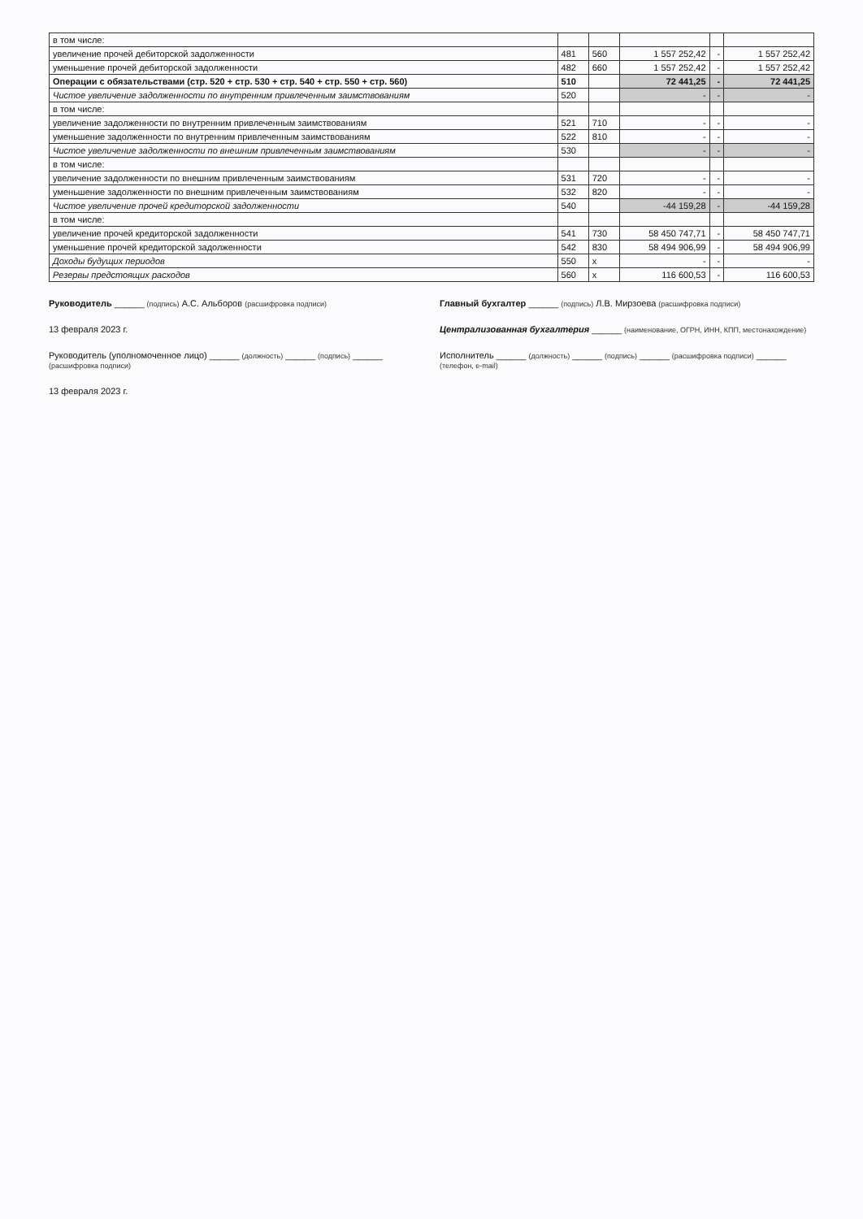| в том числе: | | | | | |
| увеличение прочей дебиторской задолженности | 481 | 560 | 1 557 252,42 | - | 1 557 252,42 |
| уменьшение прочей дебиторской задолженности | 482 | 660 | 1 557 252,42 | - | 1 557 252,42 |
| Операции с обязательствами (стр. 520 + стр. 530 + стр. 540 + стр. 550 + стр. 560) | 510 | | 72 441,25 | - | 72 441,25 |
| Чистое увеличение задолженности по внутренним привлеченным заимствованиям | 520 | | - | - | - |
| в том числе: | | | | | |
| увеличение задолженности по внутренним привлеченным заимствованиям | 521 | 710 | - | - | - |
| уменьшение задолженности по внутренним привлеченным заимствованиям | 522 | 810 | - | - | - |
| Чистое увеличение задолженности по внешним привлеченным заимствованиям | 530 | | - | - | - |
| в том числе: | | | | | |
| увеличение задолженности по внешним привлеченным заимствованиям | 531 | 720 | - | - | - |
| уменьшение задолженности по внешним привлеченным заимствованиям | 532 | 820 | - | - | - |
| Чистое увеличение прочей кредиторской задолженности | 540 | | -44 159,28 | - | -44 159,28 |
| в том числе: | | | | | |
| увеличение прочей кредиторской задолженности | 541 | 730 | 58 450 747,71 | - | 58 450 747,71 |
| уменьшение прочей кредиторской задолженности | 542 | 830 | 58 494 906,99 | - | 58 494 906,99 |
| Доходы будущих периодов | 550 | x | - | - | - |
| Резервы предстоящих расходов | 560 | x | 116 600,53 | - | 116 600,53 |
Руководитель ______ (подпись) А.С. Альборов (расшифровка подписи)
Главный бухгалтер ______ (подпись) Л.В. Мирзоева (расшифровка подписи)
13 февраля 2023 г.
Централизованная бухгалтерия ______ (наименование, ОГРН, ИНН, КПП, местонахождение)
Руководитель (уполномоченное лицо) ______ (должность) ______ (подпись) ______ (расшифровка подписи)
Исполнитель ______ (должность) ______ (подпись) ______ (расшифровка подписи) ______ (телефон, e-mail)
13 февраля 2023 г.